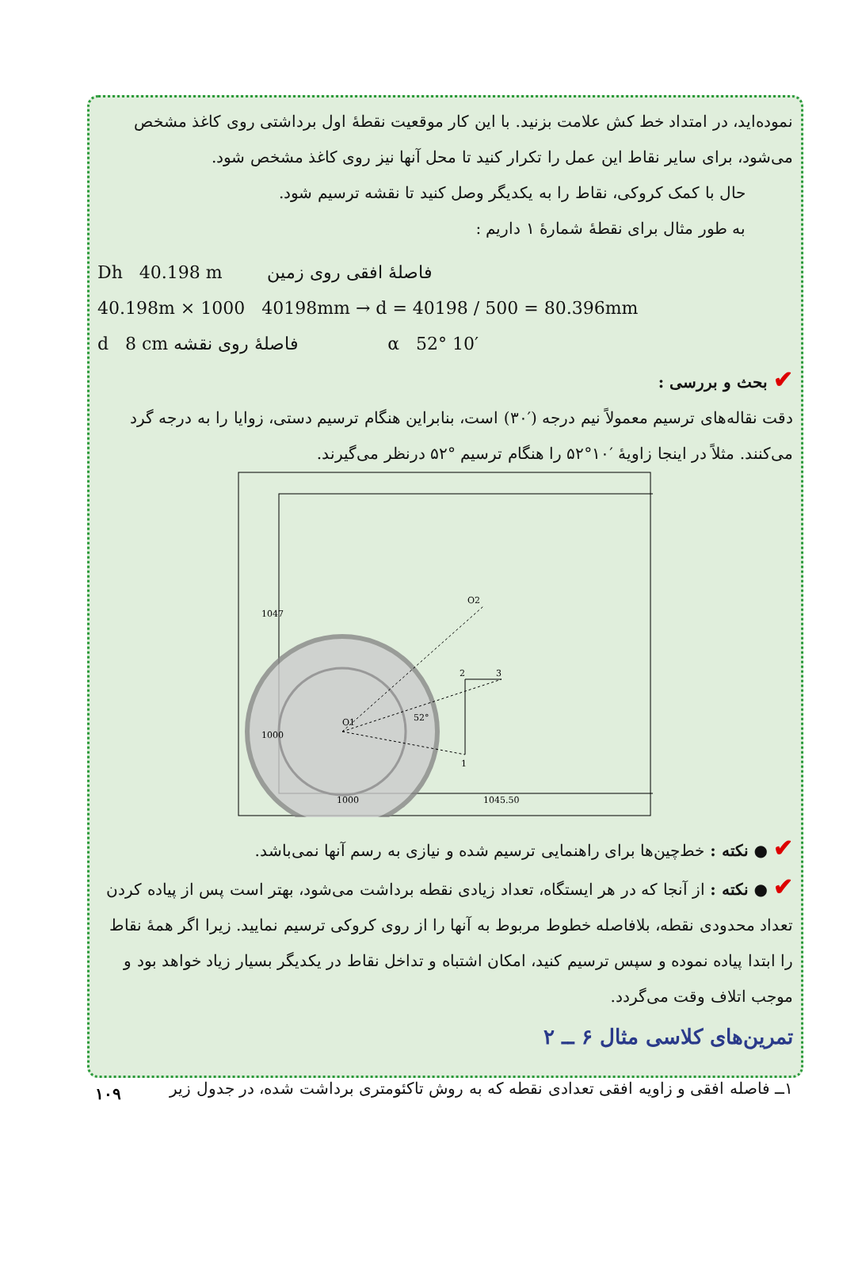نموده‌اید، در امتداد خط کش علامت بزنید. با این کار موقعیت نقطهٔ اول برداشتی روی کاغذ مشخص می‌شود، برای سایر نقاط این عمل را تکرار کنید تا محل آنها نیز روی کاغذ مشخص شود.
حال با کمک کروکی، نقاط را به یکدیگر وصل کنید تا نقشه ترسیم شود.
به طور مثال برای نقطهٔ شمارهٔ ۱ داریم :
Dh 40.198 m فاصلهٔ افقی روی زمین
40.198m × 1000 40198mm → d = 40198 / 500 = 80.396mm
d 8 cm فاصلهٔ روی نقشه α 52° 10′
✔ بحث و بررسی :
دقت نقاله‌های ترسیم معمولاً نیم درجه (′۳۰) است، بنابراین هنگام ترسیم دستی، زوایا را به درجه گرد می‌کنند. مثلاً در اینجا زاویهٔ ′۱۰°۵۲ را هنگام ترسیم °۵۲ درنظر می‌گیرند.
O2
2
3
1
O1
52°
1047
1000
1000
1045.50
✔ ● نکته : خط‌چین‌ها برای راهنمایی ترسیم شده و نیازی به رسم آنها نمی‌باشد.
✔ ● نکته : از آنجا که در هر ایستگاه، تعداد زیادی نقطه برداشت می‌شود، بهتر است پس از پیاده کردن تعداد محدودی نقطه، بلافاصله خطوط مربوط به آنها را از روی کروکی ترسیم نمایید. زیرا اگر همهٔ نقاط را ابتدا پیاده نموده و سپس ترسیم کنید، امکان اشتباه و تداخل نقاط در یکدیگر بسیار زیاد خواهد بود و موجب اتلاف وقت می‌گردد.
تمرین‌های کلاسی مثال ۶ ــ ۲
۱ــ فاصله افقی و زاویه افقی تعدادی نقطه که به روش تاکئومتری برداشت شده، در جدول زیر
۱۰۹